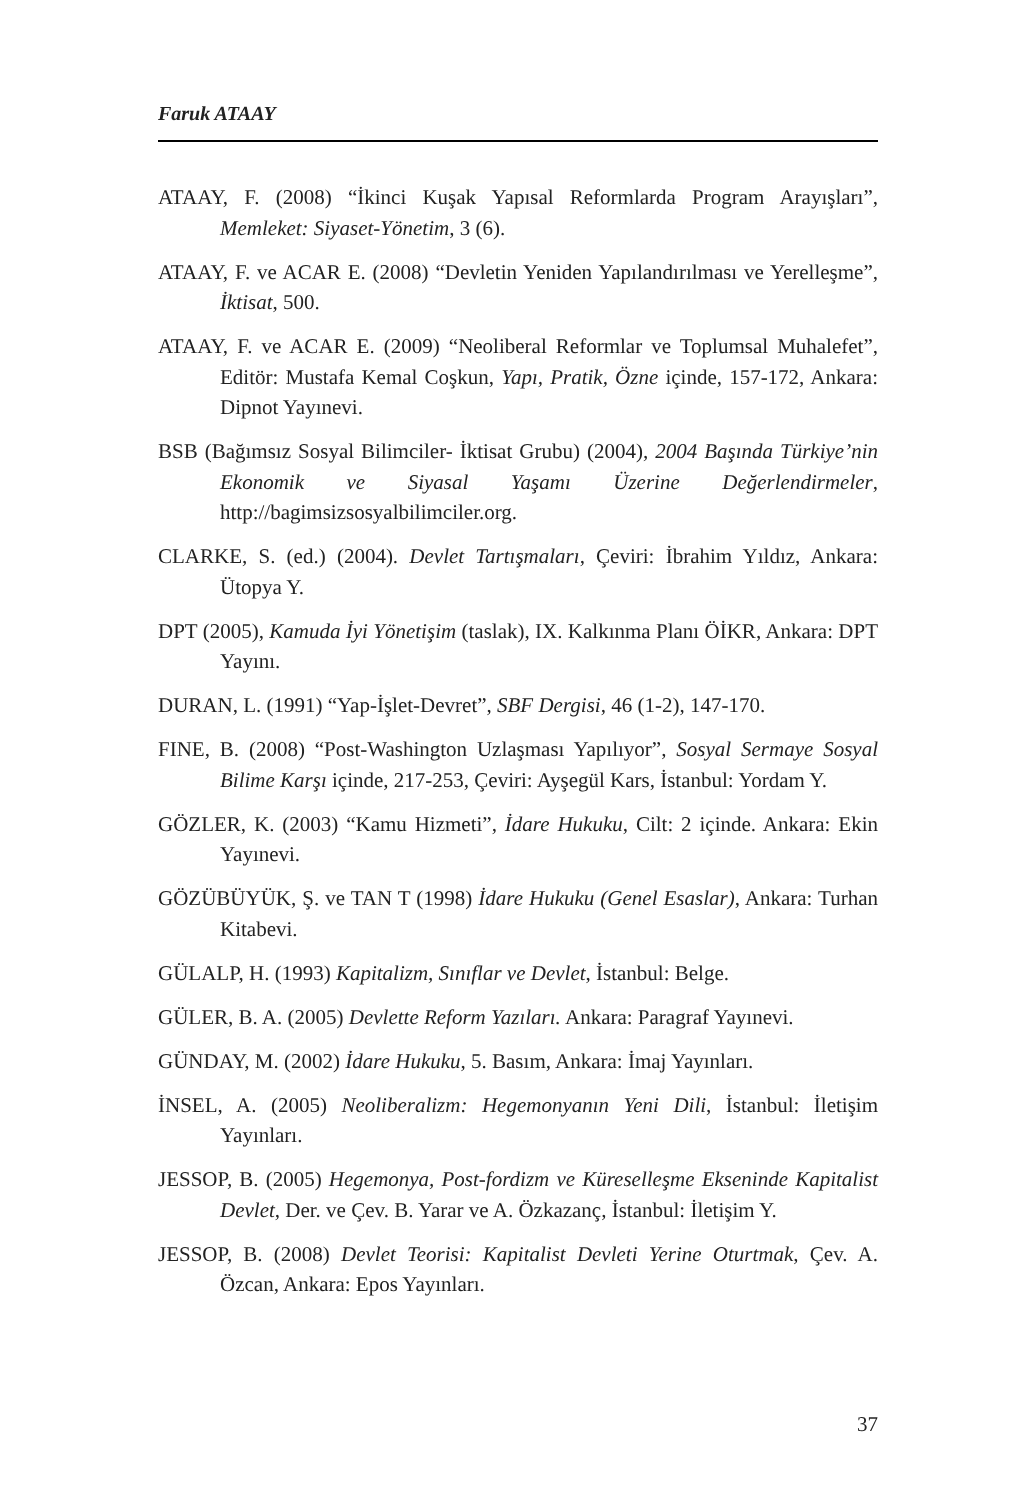Faruk ATAAY
ATAAY, F. (2008) “İkinci Kuşak Yapısal Reformlarda Program Arayışları”, Memleket: Siyaset-Yönetim, 3 (6).
ATAAY, F. ve ACAR E. (2008) “Devletin Yeniden Yapılandırılması ve Yerelleşme”, İktisat, 500.
ATAAY, F. ve ACAR E. (2009) “Neoliberal Reformlar ve Toplumsal Muhalefet”, Editör: Mustafa Kemal Coşkun, Yapı, Pratik, Özne içinde, 157-172, Ankara: Dipnot Yayınevi.
BSB (Bağımsız Sosyal Bilimciler- İktisat Grubu) (2004), 2004 Başında Türkiye’nin Ekonomik ve Siyasal Yaşamı Üzerine Değerlendirmeler, http://bagimsizsosyalbilimciler.org.
CLARKE, S. (ed.) (2004). Devlet Tartışmaları, Çeviri: İbrahim Yıldız, Ankara: Ütopya Y.
DPT (2005), Kamuda İyi Yönetişim (taslak), IX. Kalkınma Planı ÖİKR, Ankara: DPT Yayını.
DURAN, L. (1991) “Yap-İşlet-Devret”, SBF Dergisi, 46 (1-2), 147-170.
FINE, B. (2008) “Post-Washington Uzlaşması Yapılıyor”, Sosyal Sermaye Sosyal Bilime Karşı içinde, 217-253, Çeviri: Ayşegül Kars, İstanbul: Yordam Y.
GÖZLER, K. (2003) “Kamu Hizmeti”, İdare Hukuku, Cilt: 2 içinde. Ankara: Ekin Yayınevi.
GÖZÜBÜYÜK, Ş. ve TAN T (1998) İdare Hukuku (Genel Esaslar), Ankara: Turhan Kitabevi.
GÜLALP, H. (1993) Kapitalizm, Sınıflar ve Devlet, İstanbul: Belge.
GÜLER, B. A. (2005) Devlette Reform Yazıları. Ankara: Paragraf Yayınevi.
GÜNDAY, M. (2002) İdare Hukuku, 5. Basım, Ankara: İmaj Yayınları.
İNSEL, A. (2005) Neoliberalizm: Hegemonyanın Yeni Dili, İstanbul: İletişim Yayınları.
JESSOP, B. (2005) Hegemonya, Post-fordizm ve Küreselleşme Ekseninde Kapitalist Devlet, Der. ve Çev. B. Yarar ve A. Özkazanç, İstanbul: İletişim Y.
JESSOP, B. (2008) Devlet Teorisi: Kapitalist Devleti Yerine Oturtmak, Çev. A. Özcan, Ankara: Epos Yayınları.
37